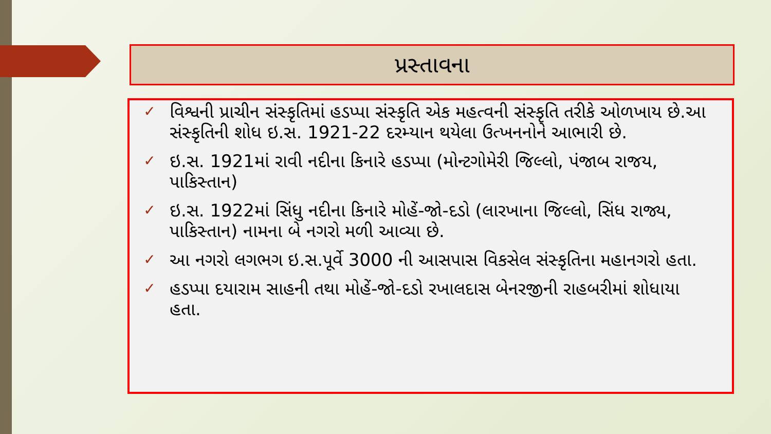પ્રસ્તાવના
✓ વિશ્વની પ્રાચીન સંસ્કૃતિમાં હડપ્પા સંસ્કૃતિ એક મહત્વની સંસ્કૃતિ તરીકે ઓળખાય છે.આ સંસ્કૃતિની શોધ ઇ.સ. 1921-22 દરમ્યાન થયેલા ઉત્ખનનોને આભારી છે.
✓ ઇ.સ. 1921માં રાવી નદીના કિનારે હડપ્પા (મોન્ટગોમેરી જિલ્લો, પંજાબ રાજય, પાકિસ્તાન)
✓ ઇ.સ. 1922માં સિંધુ નદીના કિનારે મોહેં-જો-દડો (લારખાના જિલ્લો, સિંધ રાજ્ય, પાકિસ્તાન) નામના બે નગરો મળી આવ્યા છે.
✓ આ નગરો લગભગ ઇ.સ.પૂર્વે 3000 ની આસપાસ વિકસેલ સંસ્કૃતિના મહાનગરો હતા.
✓ હડપ્પા દયારામ સાહની તથા મોહેં-જો-દડો રખાલદાસ બેનરજીની રાહબરીમાં શોધાયા હતા.